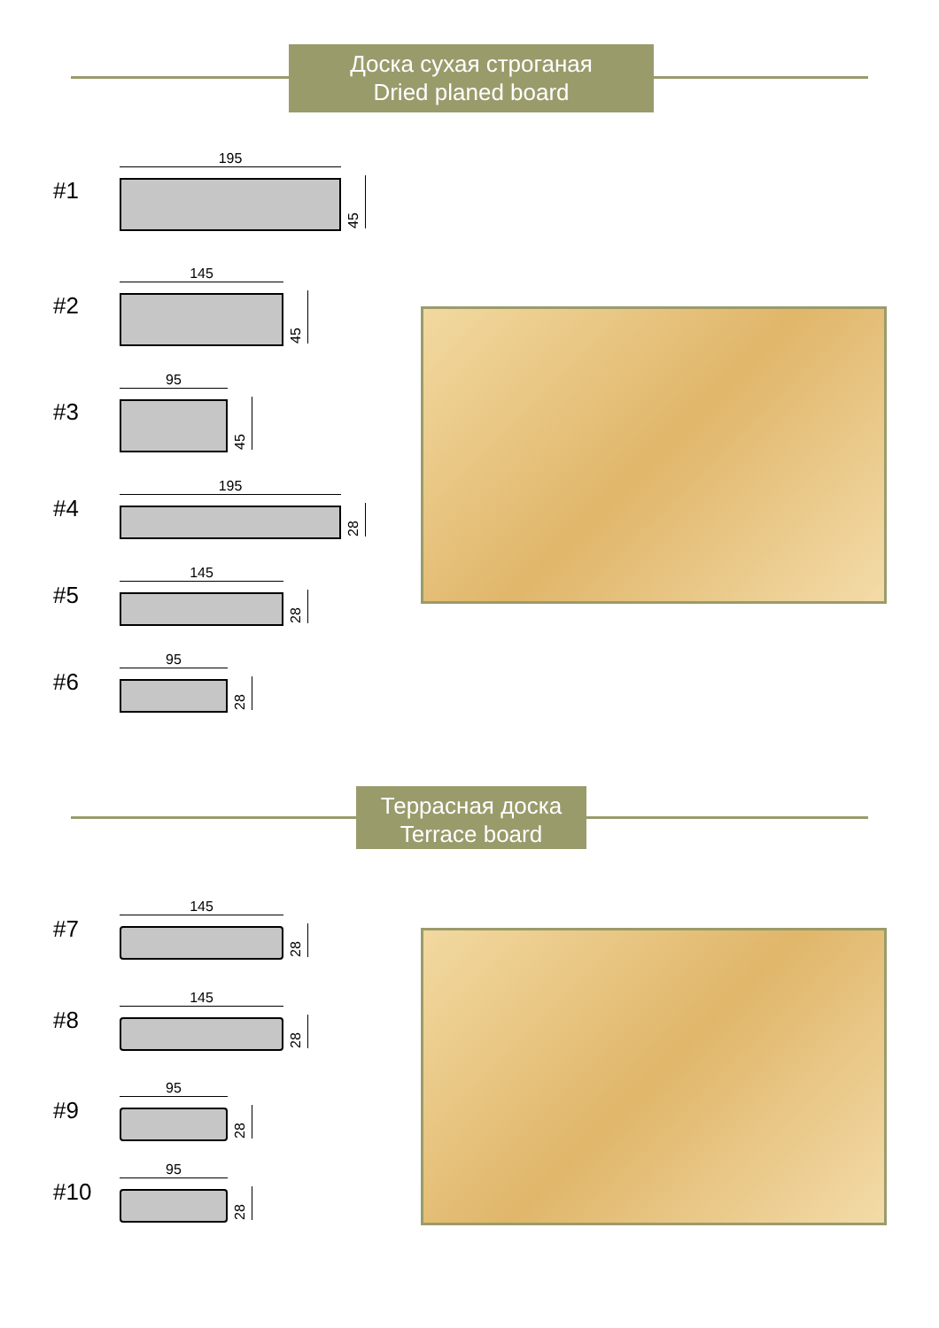Доска сухая строганая
Dried planed board
#1
195
45
#2
145
45
#3
95
45
#4
195
28
#5
145
28
#6
95
28
Террасная доска
Terrace board
#7
145
28
#8
145
28
#9
95
28
#10
95
28